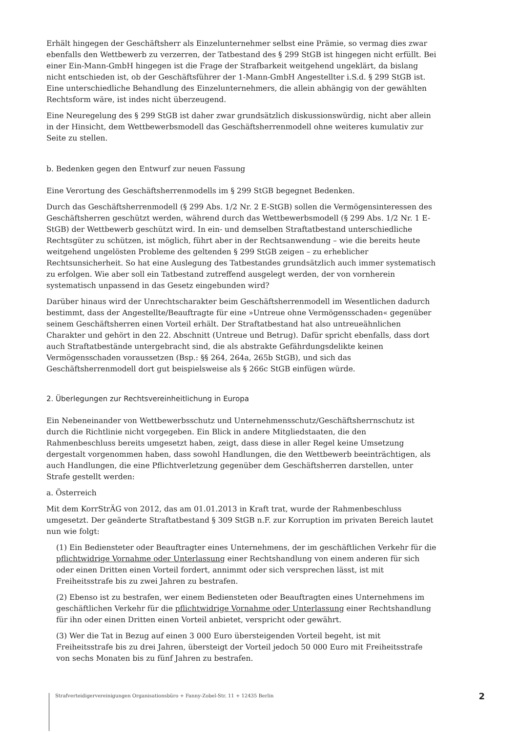Erhält hingegen der Geschäftsherr als Einzelunternehmer selbst eine Prämie, so vermag dies zwar ebenfalls den Wettbewerb zu verzerren, der Tatbestand des § 299 StGB ist hingegen nicht erfüllt. Bei einer Ein-Mann-GmbH hingegen ist die Frage der Strafbarkeit weitgehend ungeklärt, da bislang nicht entschieden ist, ob der Geschäftsführer der 1-Mann-GmbH Angestellter i.S.d. § 299 StGB ist. Eine unterschiedliche Behandlung des Einzelunternehmers, die allein abhängig von der gewählten Rechtsform wäre, ist indes nicht überzeugend.
Eine Neuregelung des § 299 StGB ist daher zwar grundsätzlich diskussionswürdig, nicht aber allein in der Hinsicht, dem Wettbewerbsmodell das Geschäftsherrenmodell ohne weiteres kumulativ zur Seite zu stellen.
b. Bedenken gegen den Entwurf zur neuen Fassung
Eine Verortung des Geschäftsherrenmodells im § 299 StGB begegnet Bedenken.
Durch das Geschäftsherrenmodell (§ 299 Abs. 1/2 Nr. 2 E-StGB) sollen die Vermögensinteressen des Geschäftsherren geschützt werden, während durch das Wettbewerbsmodell (§ 299 Abs. 1/2 Nr. 1 E-StGB) der Wettbewerb geschützt wird. In ein- und demselben Straftatbestand unterschiedliche Rechtsgüter zu schützen, ist möglich, führt aber in der Rechtsanwendung – wie die bereits heute weitgehend ungelösten Probleme des geltenden § 299 StGB zeigen – zu erheblicher Rechtsunsicherheit. So hat eine Auslegung des Tatbestandes grundsätzlich auch immer systematisch zu erfolgen. Wie aber soll ein Tatbestand zutreffend ausgelegt werden, der von vornherein systematisch unpassend in das Gesetz eingebunden wird?
Darüber hinaus wird der Unrechtscharakter beim Geschäftsherrenmodell im Wesentlichen dadurch bestimmt, dass der Angestellte/Beauftragte für eine »Untreue ohne Vermögensschaden« gegenüber seinem Geschäftsherren einen Vorteil erhält. Der Straftatbestand hat also untreueähnlichen Charakter und gehört in den 22. Abschnitt (Untreue und Betrug). Dafür spricht ebenfalls, dass dort auch Straftatbestände untergebracht sind, die als abstrakte Gefährdungsdelikte keinen Vermögensschaden voraussetzen (Bsp.: §§ 264, 264a, 265b StGB), und sich das Geschäftsherrenmodell dort gut beispielsweise als § 266c StGB einfügen würde.
2. Überlegungen zur Rechtsvereinheitlichung in Europa
Ein Nebeneinander von Wettbewerbsschutz und Unternehmensschutz/Geschäftsherrnschutz ist durch die Richtlinie nicht vorgegeben. Ein Blick in andere Mitgliedstaaten, die den Rahmenbeschluss bereits umgesetzt haben, zeigt, dass diese in aller Regel keine Umsetzung dergestalt vorgenommen haben, dass sowohl Handlungen, die den Wettbewerb beeinträchtigen, als auch Handlungen, die eine Pflichtverletzung gegenüber dem Geschäftsherren darstellen, unter Strafe gestellt werden:
a. Österreich
Mit dem KorrStrÄG von 2012, das am 01.01.2013 in Kraft trat, wurde der Rahmenbeschluss umgesetzt. Der geänderte Straftatbestand § 309 StGB n.F. zur Korruption im privaten Bereich lautet nun wie folgt:
(1) Ein Bediensteter oder Beauftragter eines Unternehmens, der im geschäftlichen Verkehr für die pflichtwidrige Vornahme oder Unterlassung einer Rechtshandlung von einem anderen für sich oder einen Dritten einen Vorteil fordert, annimmt oder sich versprechen lässt, ist mit Freiheitsstrafe bis zu zwei Jahren zu bestrafen.
(2) Ebenso ist zu bestrafen, wer einem Bediensteten oder Beauftragten eines Unternehmens im geschäftlichen Verkehr für die pflichtwidrige Vornahme oder Unterlassung einer Rechtshandlung für ihn oder einen Dritten einen Vorteil anbietet, verspricht oder gewährt.
(3) Wer die Tat in Bezug auf einen 3 000 Euro übersteigenden Vorteil begeht, ist mit Freiheitsstrafe bis zu drei Jahren, übersteigt der Vorteil jedoch 50 000 Euro mit Freiheitsstrafe von sechs Monaten bis zu fünf Jahren zu bestrafen.
Strafverteidigervereinigungen Organisationsbüro + Fanny-Zobel-Str. 11 + 12435 Berlin
2